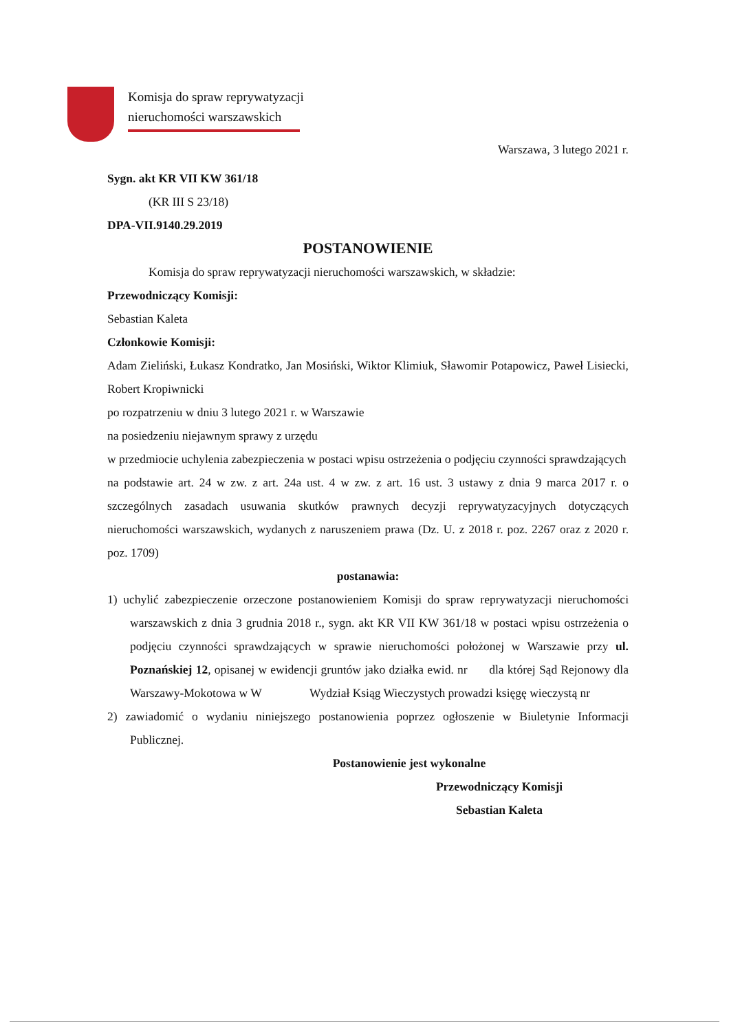Komisja do spraw reprywatyzacji
nieruchomości warszawskich
Warszawa, 3 lutego 2021 r.
Sygn. akt KR VII KW 361/18
(KR III S 23/18)
DPA-VII.9140.29.2019
POSTANOWIENIE
Komisja do spraw reprywatyzacji nieruchomości warszawskich, w składzie:
Przewodniczący Komisji:
Sebastian Kaleta
Członkowie Komisji:
Adam Zieliński, Łukasz Kondratko, Jan Mosiński, Wiktor Klimiuk, Sławomir Potapowicz, Paweł Lisiecki, Robert Kropiwnicki
po rozpatrzeniu w dniu 3 lutego 2021 r. w Warszawie
na posiedzeniu niejawnym sprawy z urzędu
w przedmiocie uchylenia zabezpieczenia w postaci wpisu ostrzeżenia o podjęciu czynności sprawdzających
na podstawie art. 24 w zw. z art. 24a ust. 4 w zw. z art. 16 ust. 3 ustawy z dnia 9 marca 2017 r. o szczególnych zasadach usuwania skutków prawnych decyzji reprywatyzacyjnych dotyczących nieruchomości warszawskich, wydanych z naruszeniem prawa (Dz. U. z 2018 r. poz. 2267 oraz z 2020 r. poz. 1709)
postanawia:
1) uchylić zabezpieczenie orzeczone postanowieniem Komisji do spraw reprywatyzacji nieruchomości warszawskich z dnia 3 grudnia 2018 r., sygn. akt KR VII KW 361/18 w postaci wpisu ostrzeżenia o podjęciu czynności sprawdzających w sprawie nieruchomości położonej w Warszawie przy ul. Poznańskiej 12, opisanej w ewidencji gruntów jako działka ewid. nr dla której Sąd Rejonowy dla Warszawy-Mokotowa w W Wydział Ksiąg Wieczystych prowadzi księgę wieczystą nr
2) zawiadomić o wydaniu niniejszego postanowienia poprzez ogłoszenie w Biuletynie Informacji Publicznej.
Postanowienie jest wykonalne
Przewodniczący Komisji
Sebastian Kaleta